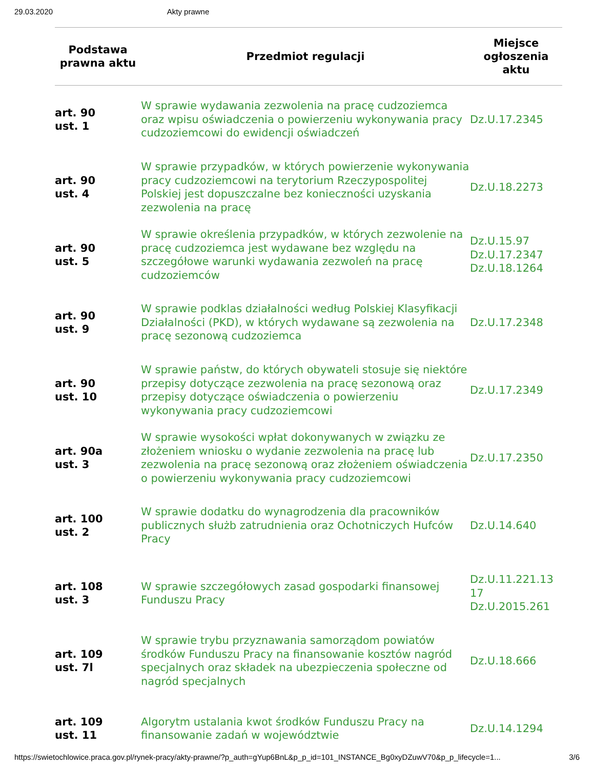29.03.2020 Akty prawne
| Podstawa prawna aktu | Przedmiot regulacji | Miejsce ogłoszenia aktu |
| --- | --- | --- |
| art. 90 ust. 1 | W sprawie wydawania zezwolenia na pracę cudzoziemca oraz wpisu oświadczenia o powierzeniu wykonywania pracy cudzoziemcowi do ewidencji oświadczeń | Dz.U.17.2345 |
| art. 90 ust. 4 | W sprawie przypadków, w których powierzenie wykonywania pracy cudzoziemcowi na terytorium Rzeczypospolitej Polskiej jest dopuszczalne bez konieczności uzyskania zezwolenia na pracę | Dz.U.18.2273 |
| art. 90 ust. 5 | W sprawie określenia przypadków, w których zezwolenie na pracę cudzoziemca jest wydawane bez względu na szczegółowe warunki wydawania zezwoleń na pracę cudzoziemców | Dz.U.15.97 Dz.U.17.2347 Dz.U.18.1264 |
| art. 90 ust. 9 | W sprawie podklas działalności według Polskiej Klasyfikacji Działalności (PKD), w których wydawane są zezwolenia na pracę sezonową cudzoziemca | Dz.U.17.2348 |
| art. 90 ust. 10 | W sprawie państw, do których obywateli stosuje się niektóre przepisy dotyczące zezwolenia na pracę sezonową oraz przepisy dotyczące oświadczenia o powierzeniu wykonywania pracy cudzoziemcowi | Dz.U.17.2349 |
| art. 90a ust. 3 | W sprawie wysokości wpłat dokonywanych w związku ze złożeniem wniosku o wydanie zezwolenia na pracę lub zezwolenia na pracę sezonową oraz złożeniem oświadczenia o powierzeniu wykonywania pracy cudzoziemcowi | Dz.U.17.2350 |
| art. 100 ust. 2 | W sprawie dodatku do wynagrodzenia dla pracowników publicznych służb zatrudnienia oraz Ochotniczych Hufców Pracy | Dz.U.14.640 |
| art. 108 ust. 3 | W sprawie szczegółowych zasad gospodarki finansowej Funduszu Pracy | Dz.U.11.221.13 17 Dz.U.2015.261 |
| art. 109 ust. 7l | W sprawie trybu przyznawania samorządom powiatów środków Funduszu Pracy na finansowanie kosztów nagród specjalnych oraz składek na ubezpieczenia społeczne od nagród specjalnych | Dz.U.18.666 |
| art. 109 ust. 11 | Algorytm ustalania kwot środków Funduszu Pracy na finansowanie zadań w województwie | Dz.U.14.1294 |
https://swietochlowice.praca.gov.pl/rynek-pracy/akty-prawne/?p_auth=gYup6BnL&p_p_id=101_INSTANCE_Bg0xyDZuwV70&p_p_lifecycle=1... 3/6